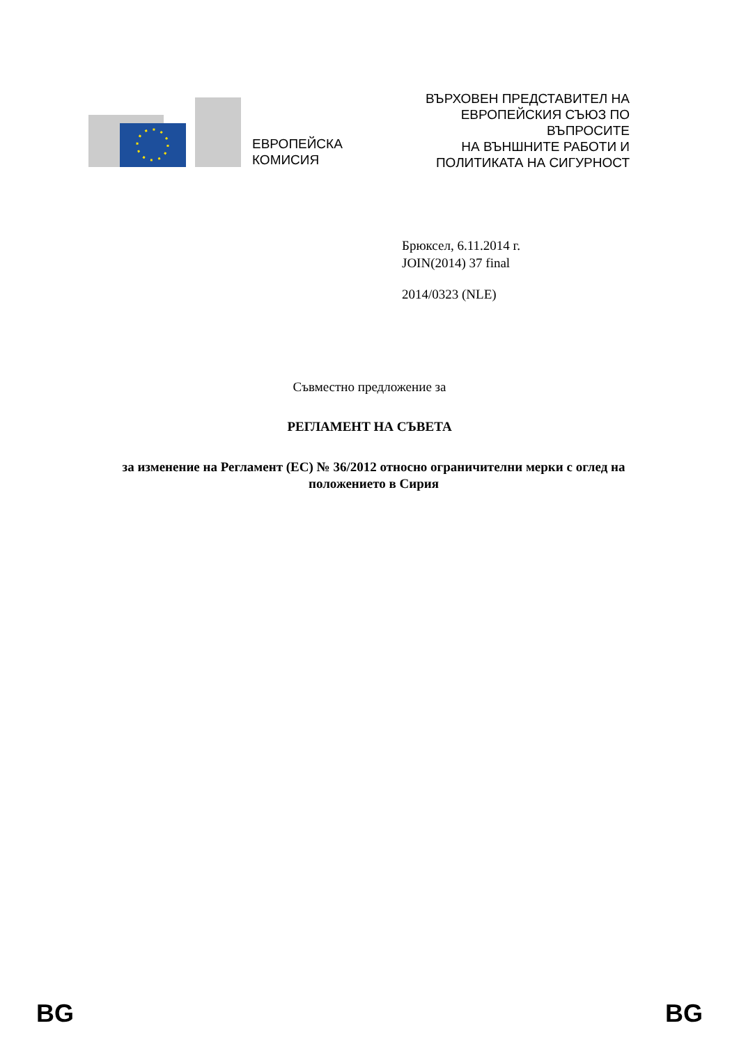ЕВРОПЕЙСКА
КОМИСИЯ
ВЪРХОВЕН ПРЕДСТАВИТЕЛ НА ЕВРОПЕЙСКИЯ СЪЮЗ ПО ВЪПРОСИТЕ
НА ВЪНШНИТЕ РАБОТИ И ПОЛИТИКАТА НА СИГУРНОСТ
Брюксел, 6.11.2014 г.
JOIN(2014) 37 final
2014/0323 (NLE)
Съвместно предложение за
РЕГЛАМЕНТ НА СЪВЕТА
за изменение на Регламент (ЕС) № 36/2012 относно ограничителни мерки с оглед на положението в Сирия
BG BG